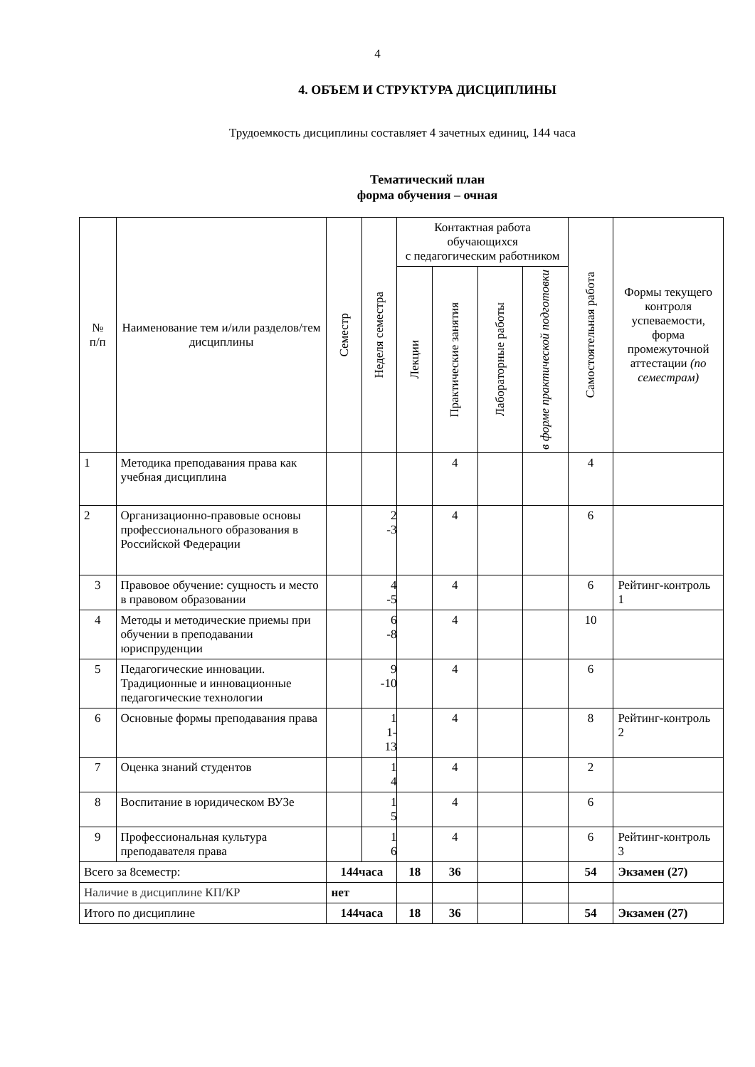4
4. ОБЪЕМ И СТРУКТУРА ДИСЦИПЛИНЫ
Трудоемкость дисциплины составляет 4 зачетных единиц, 144 часа
Тематический план
форма обучения – очная
| № п/п | Наименование тем и/или разделов/тем дисциплины | Семестр | Неделя семестра | Контактная работа обучающихся с педагогическим работником | | | | Самостоятельная работа | Формы текущего контроля успеваемости, форма промежуточной аттестации (по семестрам) |
| --- | --- | --- | --- | --- | --- | --- | --- | --- | --- |
| | | | | Лекции | Практические занятия | Лабораторные работы | в форме практической подготовки | | |
| 1 | Методика преподавания права как учебная дисциплина | | | | 4 | | | 4 | |
| 2 | Организационно-правовые основы профессионального образования в Российской Федерации | | 2 -3 | | 4 | | | 6 | |
| 3 | Правовое обучение: сущность и место в правовом образовании | | 4 -5 | | 4 | | | 6 | Рейтинг-контроль 1 |
| 4 | Методы и методические приемы при обучении в преподавании юриспруденции | | 6 -8 | | 4 | | | 10 | |
| 5 | Педагогические инновации. Традиционные и инновационные педагогические технологии | | 9 -10 | | 4 | | | 6 | |
| 6 | Основные формы преподавания права | | 1 1- 13 | | 4 | | | 8 | Рейтинг-контроль 2 |
| 7 | Оценка знаний студентов | | 1 4 | | 4 | | | 2 | |
| 8 | Воспитание в юридическом ВУЗе | | 1 5 | | 4 | | | 6 | |
| 9 | Профессиональная культура преподавателя права | | 1 6 | | 4 | | | 6 | Рейтинг-контроль 3 |
| Всего за 8семестр: | | 144часа | | 18 | 36 | | | 54 | Экзамен (27) |
| Наличие в дисциплине КП/КР | | нет | | | | | | | |
| Итого по дисциплине | | 144часа | | 18 | 36 | | | 54 | Экзамен (27) |